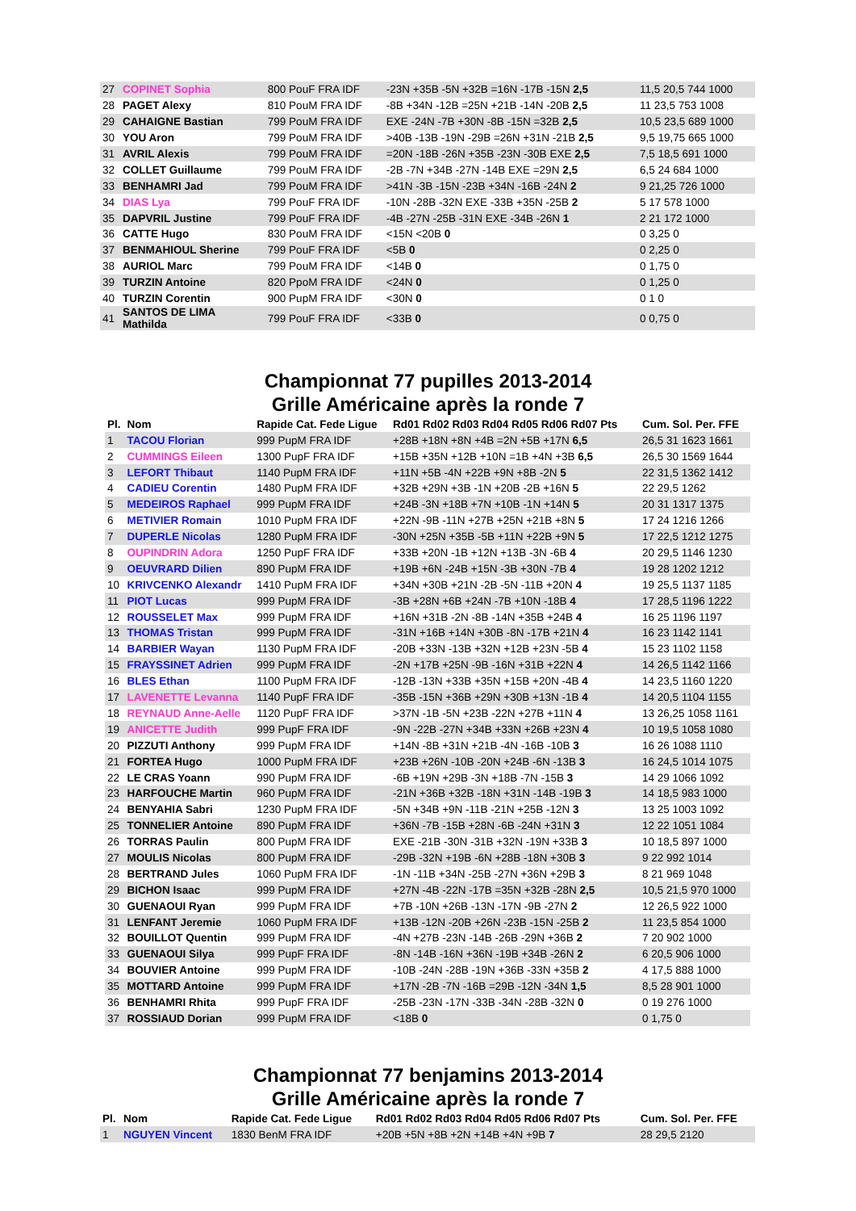| 27 | COPINET Sophia | 800 PouF FRA IDF | -23N +35B -5N +32B =16N -17B -15N 2,5 | 11,5 20,5 744 1000 |
| 28 | PAGET Alexy | 810 PouM FRA IDF | -8B +34N -12B =25N +21B -14N -20B 2,5 | 11 23,5 753 1008 |
| 29 | CAHAIGNE Bastian | 799 PouM FRA IDF | EXE -24N -7B +30N -8B -15N =32B 2,5 | 10,5 23,5 689 1000 |
| 30 | YOU Aron | 799 PouM FRA IDF | >40B -13B -19N -29B =26N +31N -21B 2,5 | 9,5 19,75 665 1000 |
| 31 | AVRIL Alexis | 799 PouM FRA IDF | =20N -18B -26N +35B -23N -30B EXE 2,5 | 7,5 18,5 691 1000 |
| 32 | COLLET Guillaume | 799 PouM FRA IDF | -2B -7N +34B -27N -14B EXE =29N 2,5 | 6,5 24 684 1000 |
| 33 | BENHAMRI Jad | 799 PouM FRA IDF | >41N -3B -15N -23B +34N -16B -24N 2 | 9 21,25 726 1000 |
| 34 | DIAS Lya | 799 PouF FRA IDF | -10N -28B -32N EXE -33B +35N -25B 2 | 5 17 578 1000 |
| 35 | DAPVRIL Justine | 799 PouF FRA IDF | -4B -27N -25B -31N EXE -34B -26N 1 | 2 21 172 1000 |
| 36 | CATTE Hugo | 830 PouM FRA IDF | <15N <20B 0 | 0 3,25 0 |
| 37 | BENMAHIOUL Sherine | 799 PouF FRA IDF | <5B 0 | 0 2,25 0 |
| 38 | AURIOL Marc | 799 PouM FRA IDF | <14B 0 | 0 1,75 0 |
| 39 | TURZIN Antoine | 820 PpoM FRA IDF | <24N 0 | 0 1,25 0 |
| 40 | TURZIN Corentin | 900 PupM FRA IDF | <30N 0 | 0 1 0 |
| 41 | SANTOS DE LIMA Mathilda | 799 PouF FRA IDF | <33B 0 | 0 0,75 0 |
Championnat 77 pupilles 2013-2014
Grille Américaine après la ronde 7
| Pl. | Nom | Rapide Cat. Fede Ligue | Rd01 Rd02 Rd03 Rd04 Rd05 Rd06 Rd07 Pts | Cum. Sol. Per. FFE |
| --- | --- | --- | --- | --- |
| 1 | TACOU Florian | 999 PupM FRA IDF | +28B +18N +8N +4B =2N +5B +17N 6,5 | 26,5 31 1623 1661 |
| 2 | CUMMINGS Eileen | 1300 PupF FRA IDF | +15B +35N +12B +10N =1B +4N +3B 6,5 | 26,5 30 1569 1644 |
| 3 | LEFORT Thibaut | 1140 PupM FRA IDF | +11N +5B -4N +22B +9N +8B -2N 5 | 22 31,5 1362 1412 |
| 4 | CADIEU Corentin | 1480 PupM FRA IDF | +32B +29N +3B -1N +20B -2B +16N 5 | 22 29,5 1262 |
| 5 | MEDEIROS Raphael | 999 PupM FRA IDF | +24B -3N +18B +7N +10B -1N +14N 5 | 20 31 1317 1375 |
| 6 | METIVIER Romain | 1010 PupM FRA IDF | +22N -9B -11N +27B +25N +21B +8N 5 | 17 24 1216 1266 |
| 7 | DUPERLE Nicolas | 1280 PupM FRA IDF | -30N +25N +35B -5B +11N +22B +9N 5 | 17 22,5 1212 1275 |
| 8 | OUPINDRIN Adora | 1250 PupF FRA IDF | +33B +20N -1B +12N +13B -3N -6B 4 | 20 29,5 1146 1230 |
| 9 | OEUVRARD Dilien | 890 PupM FRA IDF | +19B +6N -24B +15N -3B +30N -7B 4 | 19 28 1202 1212 |
| 10 | KRIVCENKO Alexandr | 1410 PupM FRA IDF | +34N +30B +21N -2B -5N -11B +20N 4 | 19 25,5 1137 1185 |
| 11 | PIOT Lucas | 999 PupM FRA IDF | -3B +28N +6B +24N -7B +10N -18B 4 | 17 28,5 1196 1222 |
| 12 | ROUSSELET Max | 999 PupM FRA IDF | +16N +31B -2N -8B -14N +35B +24B 4 | 16 25 1196 1197 |
| 13 | THOMAS Tristan | 999 PupM FRA IDF | -31N +16B +14N +30B -8N -17B +21N 4 | 16 23 1142 1141 |
| 14 | BARBIER Wayan | 1130 PupM FRA IDF | -20B +33N -13B +32N +12B +23N -5B 4 | 15 23 1102 1158 |
| 15 | FRAYSSINET Adrien | 999 PupM FRA IDF | -2N +17B +25N -9B -16N +31B +22N 4 | 14 26,5 1142 1166 |
| 16 | BLES Ethan | 1100 PupM FRA IDF | -12B -13N +33B +35N +15B +20N -4B 4 | 14 23,5 1160 1220 |
| 17 | LAVENETTE Levanna | 1140 PupF FRA IDF | -35B -15N +36B +29N +30B +13N -1B 4 | 14 20,5 1104 1155 |
| 18 | REYNAUD Anne-Aelle | 1120 PupF FRA IDF | >37N -1B -5N +23B -22N +27B +11N 4 | 13 26,25 1058 1161 |
| 19 | ANICETTE Judith | 999 PupF FRA IDF | -9N -22B -27N +34B +33N +26B +23N 4 | 10 19,5 1058 1080 |
| 20 | PIZZUTI Anthony | 999 PupM FRA IDF | +14N -8B +31N +21B -4N -16B -10B 3 | 16 26 1088 1110 |
| 21 | FORTEA Hugo | 1000 PupM FRA IDF | +23B +26N -10B -20N +24B -6N -13B 3 | 16 24,5 1014 1075 |
| 22 | LE CRAS Yoann | 990 PupM FRA IDF | -6B +19N +29B -3N +18B -7N -15B 3 | 14 29 1066 1092 |
| 23 | HARFOUCHE Martin | 960 PupM FRA IDF | -21N +36B +32B -18N +31N -14B -19B 3 | 14 18,5 983 1000 |
| 24 | BENYAHIA Sabri | 1230 PupM FRA IDF | -5N +34B +9N -11B -21N +25B -12N 3 | 13 25 1003 1092 |
| 25 | TONNELIER Antoine | 890 PupM FRA IDF | +36N -7B -15B +28N -6B -24N +31N 3 | 12 22 1051 1084 |
| 26 | TORRAS Paulin | 800 PupM FRA IDF | EXE -21B -30N -31B +32N -19N +33B 3 | 10 18,5 897 1000 |
| 27 | MOULIS Nicolas | 800 PupM FRA IDF | -29B -32N +19B -6N +28B -18N +30B 3 | 9 22 992 1014 |
| 28 | BERTRAND Jules | 1060 PupM FRA IDF | -1N -11B +34N -25B -27N +36N +29B 3 | 8 21 969 1048 |
| 29 | BICHON Isaac | 999 PupM FRA IDF | +27N -4B -22N -17B =35N +32B -28N 2,5 | 10,5 21,5 970 1000 |
| 30 | GUENAOUI Ryan | 999 PupM FRA IDF | +7B -10N +26B -13N -17N -9B -27N 2 | 12 26,5 922 1000 |
| 31 | LENFANT Jeremie | 1060 PupM FRA IDF | +13B -12N -20B +26N -23B -15N -25B 2 | 11 23,5 854 1000 |
| 32 | BOUILLOT Quentin | 999 PupM FRA IDF | -4N +27B -23N -14B -26B -29N +36B 2 | 7 20 902 1000 |
| 33 | GUENAOUI Silya | 999 PupF FRA IDF | -8N -14B -16N +36N -19B +34B -26N 2 | 6 20,5 906 1000 |
| 34 | BOUVIER Antoine | 999 PupM FRA IDF | -10B -24N -28B -19N +36B -33N +35B 2 | 4 17,5 888 1000 |
| 35 | MOTTARD Antoine | 999 PupM FRA IDF | +17N -2B -7N -16B =29B -12N -34N 1,5 | 8,5 28 901 1000 |
| 36 | BENHAMRI Rhita | 999 PupF FRA IDF | -25B -23N -17N -33B -34N -28B -32N 0 | 0 19 276 1000 |
| 37 | ROSSIAUD Dorian | 999 PupM FRA IDF | <18B 0 | 0 1,75 0 |
Championnat 77 benjamins 2013-2014
Grille Américaine après la ronde 7
| Pl. | Nom | Rapide Cat. Fede Ligue | Rd01 Rd02 Rd03 Rd04 Rd05 Rd06 Rd07 Pts | Cum. Sol. Per. FFE |
| --- | --- | --- | --- | --- |
| 1 | NGUYEN Vincent | 1830 BenM FRA IDF | +20B +5N +8B +2N +14B +4N +9B 7 | 28 29,5 2120 |